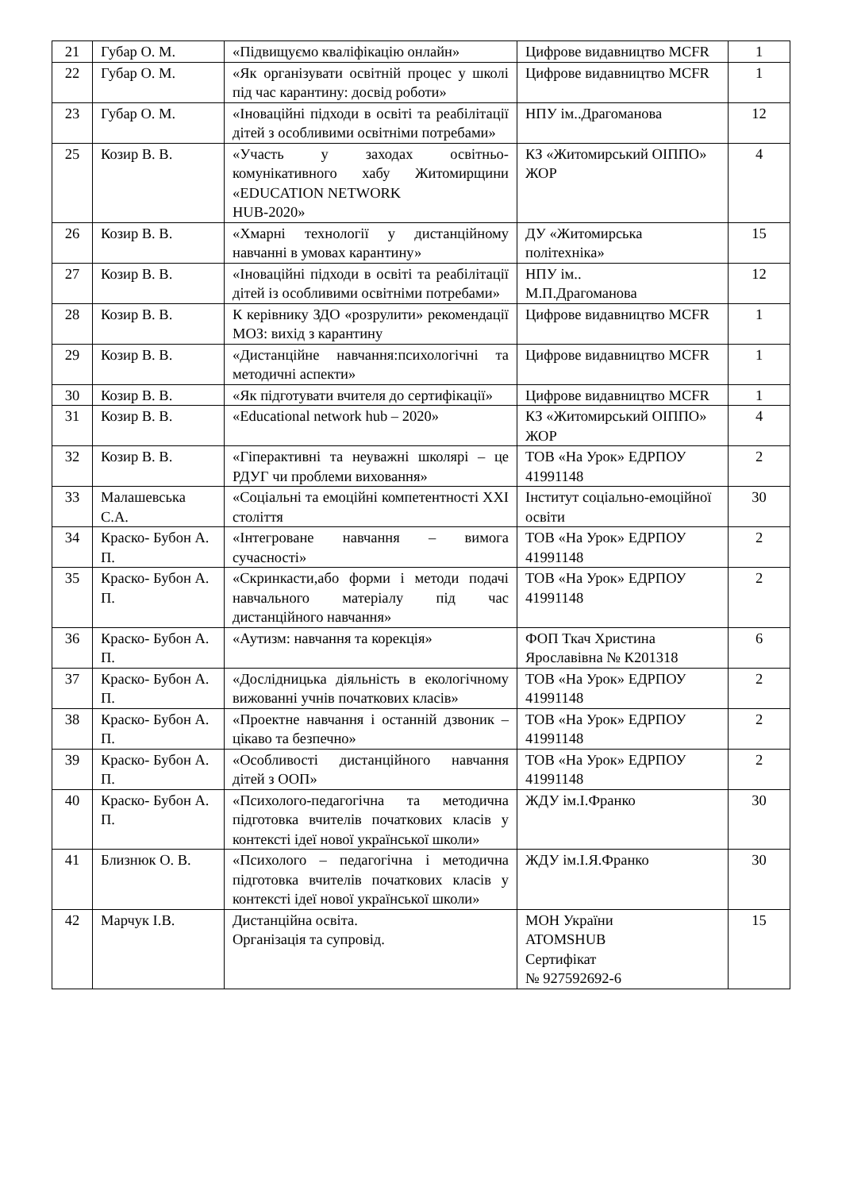| 21 | Губар О. М. | «Підвищуємо кваліфікацію онлайн» | Цифрове видавництво MCFR | 1 |
| 22 | Губар О. М. | «Як організувати освітній процес у школі під час карантину: досвід роботи» | Цифрове видавництво MCFR | 1 |
| 23 | Губар О. М. | «Іноваційні підходи в освіті та реабілітації дітей з особливими освітніми потребами» | НПУ ім..Драгоманова | 12 |
| 25 | Козир В. В. | «Участь у заходах освітньо-комунікативного хабу Житомирщини «EDUCATION NETWORK HUB-2020» | КЗ «Житомирський ОІППО» ЖОР | 4 |
| 26 | Козир В. В. | «Хмарні технології у дистанційному навчанні в умовах карантину» | ДУ «Житомирська політехніка» | 15 |
| 27 | Козир В. В. | «Іноваційні підходи в освіті та реабілітації дітей із особливими освітніми потребами» | НПУ ім.. М.П.Драгоманова | 12 |
| 28 | Козир В. В. | К керівнику ЗДО «розрулити» рекомендації МОЗ: вихід з карантину | Цифрове видавництво MCFR | 1 |
| 29 | Козир В. В. | «Дистанційне навчання:психологічні та методичні аспекти» | Цифрове видавництво MCFR | 1 |
| 30 | Козир В. В. | «Як підготувати вчителя до сертифікації» | Цифрове видавництво MCFR | 1 |
| 31 | Козир В. В. | «Educational network hub – 2020» | КЗ «Житомирський ОІППО» ЖОР | 4 |
| 32 | Козир В. В. | «Гіперактивні та неуважні школярі – це РДУГ чи проблеми виховання» | ТОВ «На Урок» ЕДРПОУ 41991148 | 2 |
| 33 | Малашевська С.А. | «Соціальні та емоційні компетентності XXI століття | Інститут соціально-емоційної освіти | 30 |
| 34 | Краско- Бубон А. П. | «Інтегроване навчання – вимога сучасності» | ТОВ «На Урок» ЕДРПОУ 41991148 | 2 |
| 35 | Краско- Бубон А. П. | «Скринкасти,або форми і методи подачі навчального матеріалу під час дистанційного навчання» | ТОВ «На Урок» ЕДРПОУ 41991148 | 2 |
| 36 | Краско- Бубон А. П. | «Аутизм: навчання та корекція» | ФОП Ткач Христина Ярославівна № К201318 | 6 |
| 37 | Краско- Бубон А. П. | «Дослідницька діяльність в екологічному вижованні учнів початкових класів» | ТОВ «На Урок» ЕДРПОУ 41991148 | 2 |
| 38 | Краско- Бубон А. П. | «Проектне навчання і останній дзвоник – цікаво та безпечно» | ТОВ «На Урок» ЕДРПОУ 41991148 | 2 |
| 39 | Краско- Бубон А. П. | «Особливості дистанційного навчання дітей з ООП» | ТОВ «На Урок» ЕДРПОУ 41991148 | 2 |
| 40 | Краско- Бубон А. П. | «Психолого-педагогічна та методична підготовка вчителів початкових класів у контексті ідеї нової української школи» | ЖДУ ім.І.Франко | 30 |
| 41 | Близнюк О. В. | «Психолого – педагогічна і методична підготовка вчителів початкових класів у контексті ідеї нової української школи» | ЖДУ ім.І.Я.Франко | 30 |
| 42 | Марчук І.В. | Дистанційна освіта. Організація та супровід. | МОН України ATOMSHUB Сертифікат № 927592692-6 | 15 |